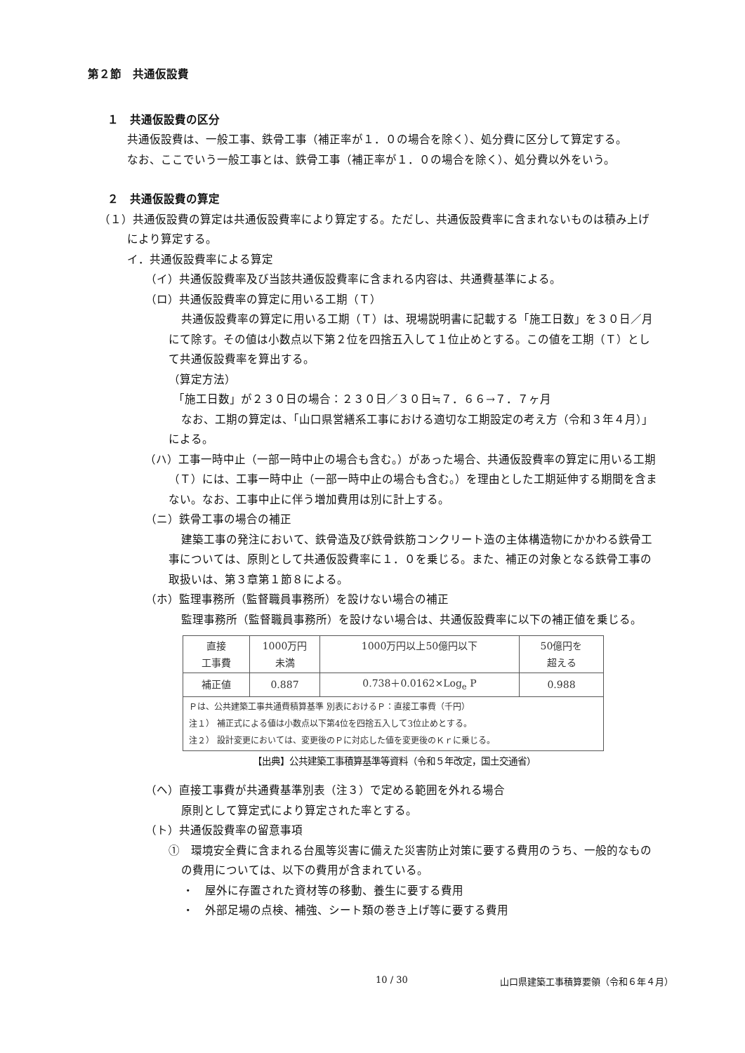第２節　共通仮設費
１　共通仮設費の区分
共通仮設費は、一般工事、鉄骨工事（補正率が１．０の場合を除く）、処分費に区分して算定する。
なお、ここでいう一般工事とは、鉄骨工事（補正率が１．０の場合を除く）、処分費以外をいう。
２　共通仮設費の算定
（１）共通仮設費の算定は共通仮設費率により算定する。ただし、共通仮設費率に含まれないものは積み上げにより算定する。
イ．共通仮設費率による算定
（イ）共通仮設費率及び当該共通仮設費率に含まれる内容は、共通費基準による。
（ロ）共通仮設費率の算定に用いる工期（Ｔ）
共通仮設費率の算定に用いる工期（Ｔ）は、現場説明書に記載する「施工日数」を３０日／月にて除す。その値は小数点以下第２位を四捨五入して１位止めとする。この値を工期（Ｔ）として共通仮設費率を算出する。
（算定方法）
「施工日数」が２３０日の場合：２３０日／３０日≒７．６６→７．７ヶ月
なお、工期の算定は、「山口県営繕系工事における適切な工期設定の考え方（令和３年４月）」による。
（ハ）工事一時中止（一部一時中止の場合も含む。）があった場合、共通仮設費率の算定に用いる工期（Ｔ）には、工事一時中止（一部一時中止の場合も含む。）を理由とした工期延伸する期間を含まない。なお、工事中止に伴う増加費用は別に計上する。
（ニ）鉄骨工事の場合の補正
建築工事の発注において、鉄骨造及び鉄骨鉄筋コンクリート造の主体構造物にかかわる鉄骨工事については、原則として共通仮設費率に１．０を乗じる。また、補正の対象となる鉄骨工事の取扱いは、第３章第１節８による。
（ホ）監理事務所（監督職員事務所）を設けない場合の補正
監理事務所（監督職員事務所）を設けない場合は、共通仮設費率に以下の補正値を乗じる。
| 直接 工事費 | 1000万円 未満 | 1000万円以上50億円以下 | 50億円を 超える |
| 補正値 | 0.887 | 0.738＋0.0162×Log<sub>e</sub> P | 0.988 |
| Ｐは、公共建築工事共通費積算基準 別表におけるＰ：直接工事費（千円） 注１） 補正式による値は小数点以下第4位を四捨五入して3位止めとする。 注２） 設計変更においては、変更後のＰに対応した値を変更後のＫｒに乗じる。 | | | |
【出典】公共建築工事積算基準等資料（令和５年改定，国土交通省）
（ヘ）直接工事費が共通費基準別表（注３）で定める範囲を外れる場合
原則として算定式により算定された率とする。
（ト）共通仮設費率の留意事項
①　環境安全費に含まれる台風等災害に備えた災害防止対策に要する費用のうち、一般的なものの費用については、以下の費用が含まれている。
・　屋外に存置された資材等の移動、養生に要する費用
・　外部足場の点検、補強、シート類の巻き上げ等に要する費用
10 / 30 山口県建築工事積算要領（令和６年４月）